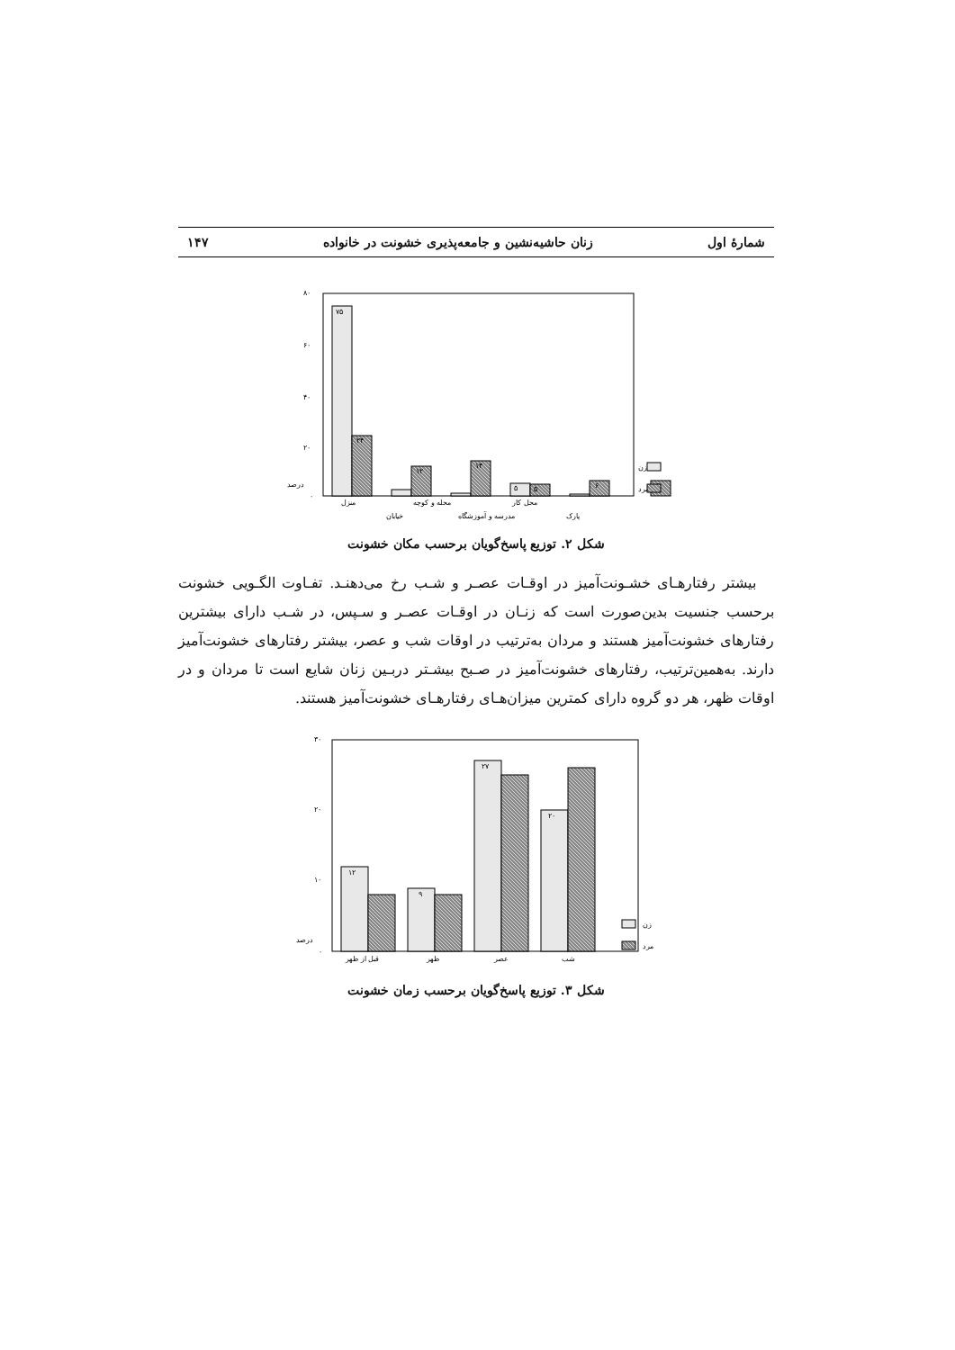شمارهٔ اول زنان حاشیه‌نشین و جامعه‌پذیری خشونت در خانواده ۱۴۷
۸۰
۶۰
۴۰
۲۰
۰
۷۵
۲۴
۱۲
۱۴
۵
۵
۶
۶
منزل
محله و کوچه
محل کار
خیابان
مدرسه و آموزشگاه
پارک
درصد
زن
مرد
شکل ۲. توزیع پاسخ‌گویان برحسب مکان خشونت
بیشتر رفتارهـای خشـونت‌آمیز در اوقـات عصـر و شـب رخ می‌دهنـد. تفـاوت الگـویی خشونت برحسب جنسیت بدین‌صورت است که زنـان در اوقـات عصـر و سـپس، در شـب دارای بیشترین رفتارهای خشونت‌آمیز هستند و مردان به‌ترتیب در اوقات شب و عصر، بیشتر رفتارهای خشونت‌آمیز دارند. به‌همین‌ترتیب، رفتارهای خشونت‌آمیز در صـبح بیشـتر دربـین زنان شایع است تا مردان و در اوقات ظهر، هر دو گروه دارای کمترین میزان‌هـای رفتارهـای خشونت‌آمیز هستند.
۳۰
۲۰
۱۰
۰
۱۲
۹
۲۷
۲۰
قبل از ظهر
ظهر
عصر
شب
درصد
زن
مرد
شکل ۳. توزیع پاسخ‌گویان برحسب زمان خشونت